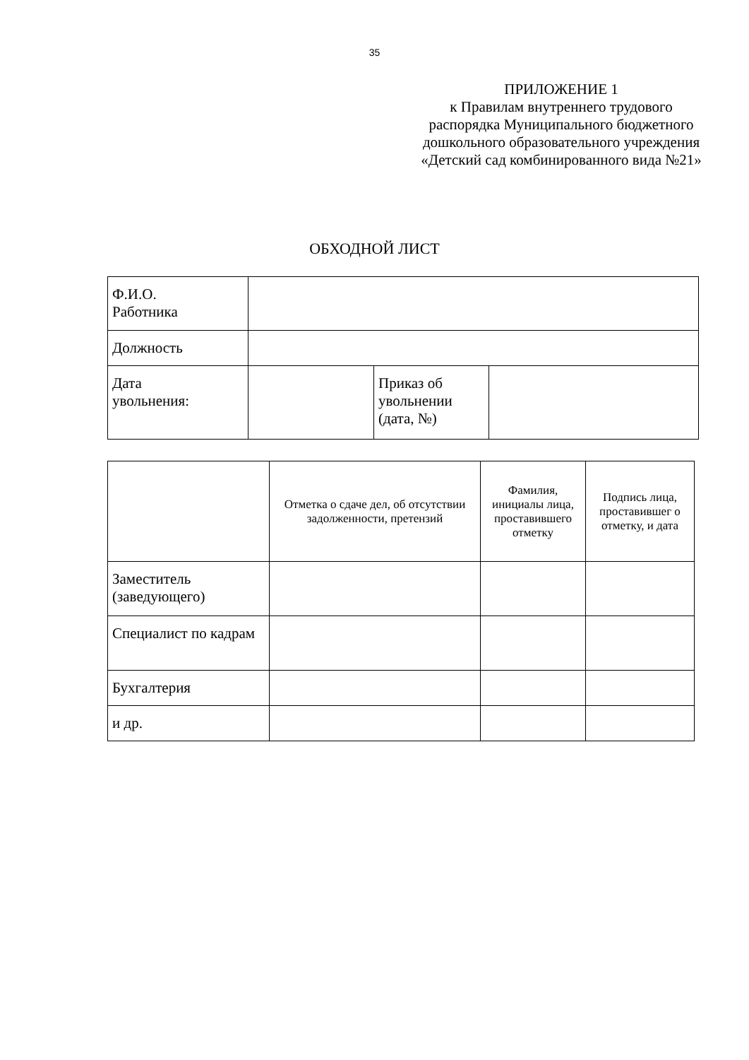35
ПРИЛОЖЕНИЕ 1
к Правилам внутреннего трудового распорядка Муниципального бюджетного дошкольного образовательного учреждения «Детский сад комбинированного вида №21»
ОБХОДНОЙ ЛИСТ
| Ф.И.О. Работника | | | |
| Должность | | | |
| Дата увольнения: | | Приказ об увольнении (дата, №) | |
| | Отметка о сдаче дел, об отсутствии задолженности, претензий | Фамилия, инициалы лица, проставившего отметку | Подпись лица, проставившег о отметку, и дата |
| Заместитель (заведующего) | | | |
| Специалист по кадрам | | | |
| Бухгалтерия | | | |
| и др. | | | |